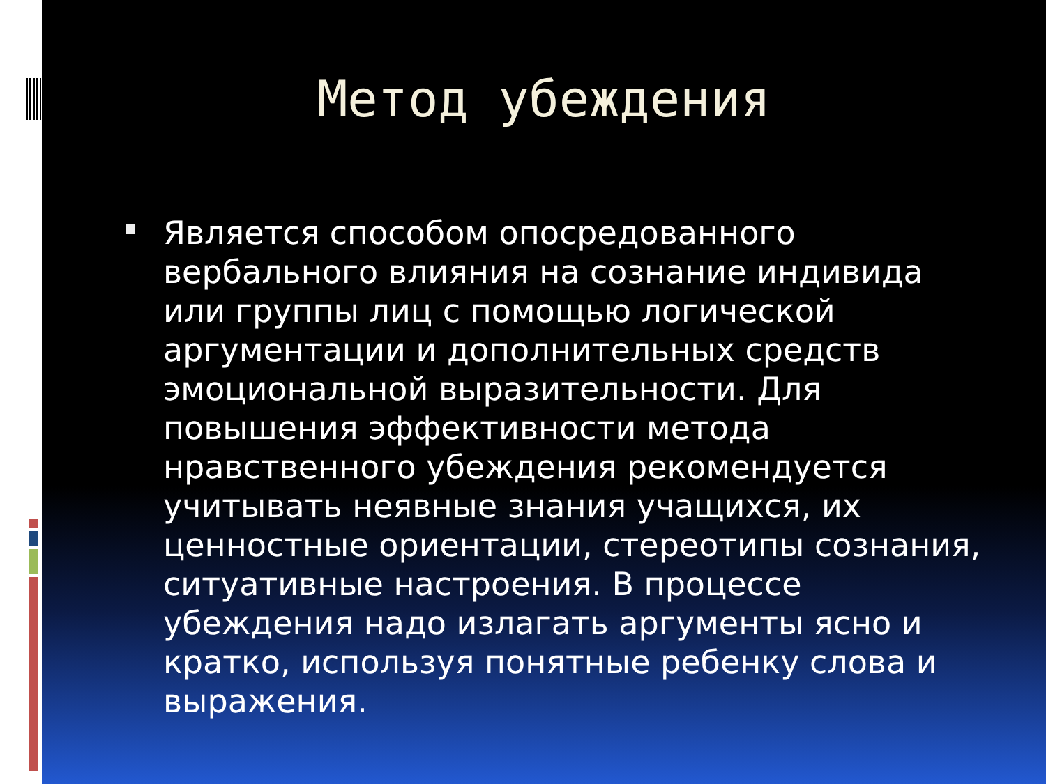Метод убеждения
Является способом опосредованного вербального влияния на сознание индивида или группы лиц с помощью логической аргументации и дополнительных средств эмоциональной выразительности. Для повышения эффективности метода нравственного убеждения рекомендуется учитывать неявные знания учащихся, их ценностные ориентации, стереотипы сознания, ситуативные настроения. В процессе убеждения надо излагать аргументы ясно и кратко, используя понятные ребенку слова и выражения.